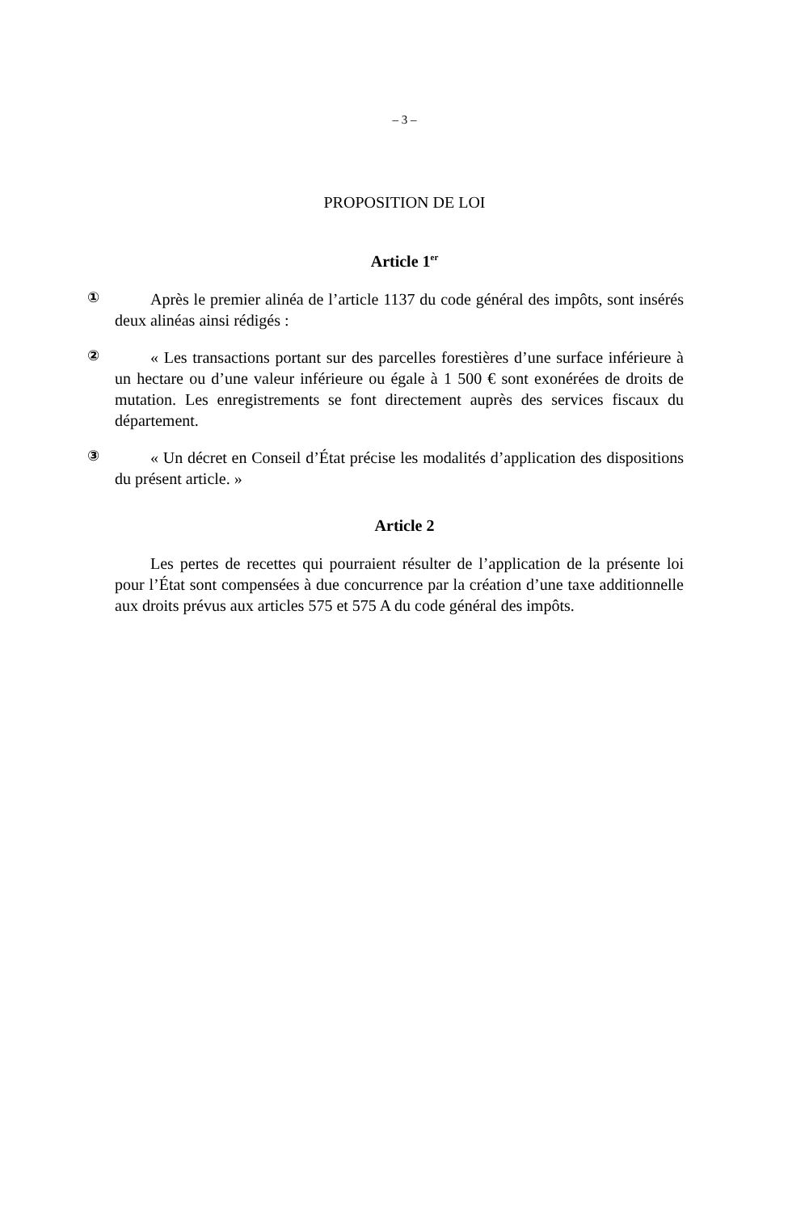– 3 –
PROPOSITION DE LOI
Article 1<sup>er</sup>
①
Après le premier alinéa de l’article 1137 du code général des impôts, sont insérés deux alinéas ainsi rédigés :
②
« Les transactions portant sur des parcelles forestières d’une surface inférieure à un hectare ou d’une valeur inférieure ou égale à 1 500 € sont exonérées de droits de mutation. Les enregistrements se font directement auprès des services fiscaux du département.
③
« Un décret en Conseil d’État précise les modalités d’application des dispositions du présent article. »
Article 2
Les pertes de recettes qui pourraient résulter de l’application de la présente loi pour l’État sont compensées à due concurrence par la création d’une taxe additionnelle aux droits prévus aux articles 575 et 575 A du code général des impôts.